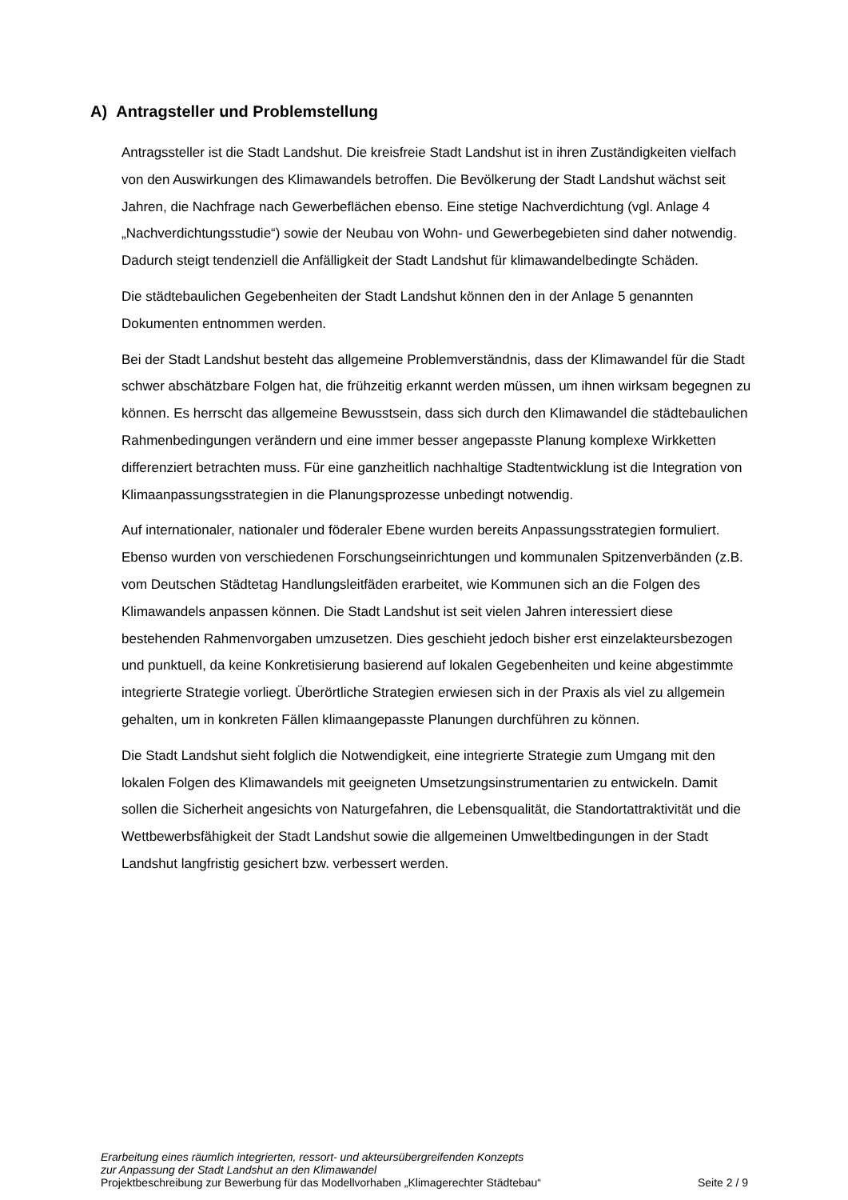A) Antragsteller und Problemstellung
Antragssteller ist die Stadt Landshut. Die kreisfreie Stadt Landshut ist in ihren Zuständigkeiten vielfach von den Auswirkungen des Klimawandels betroffen. Die Bevölkerung der Stadt Landshut wächst seit Jahren, die Nachfrage nach Gewerbeflächen ebenso. Eine stetige Nachverdichtung (vgl. Anlage 4 „Nachverdichtungsstudie“) sowie der Neubau von Wohn- und Gewerbegebieten sind daher notwendig. Dadurch steigt tendenziell die Anfälligkeit der Stadt Landshut für klimawandelbedingte Schäden.
Die städtebaulichen Gegebenheiten der Stadt Landshut können den in der Anlage 5 genannten Dokumenten entnommen werden.
Bei der Stadt Landshut besteht das allgemeine Problemverständnis, dass der Klimawandel für die Stadt schwer abschätzbare Folgen hat, die frühzeitig erkannt werden müssen, um ihnen wirksam begegnen zu können. Es herrscht das allgemeine Bewusstsein, dass sich durch den Klimawandel die städtebaulichen Rahmenbedingungen verändern und eine immer besser angepasste Planung komplexe Wirkketten differenziert betrachten muss. Für eine ganzheitlich nachhaltige Stadtentwicklung ist die Integration von Klimaanpassungsstrategien in die Planungsprozesse unbedingt notwendig.
Auf internationaler, nationaler und föderaler Ebene wurden bereits Anpassungsstrategien formuliert. Ebenso wurden von verschiedenen Forschungseinrichtungen und kommunalen Spitzenverbänden (z.B. vom Deutschen Städtetag Handlungsleitfäden erarbeitet, wie Kommunen sich an die Folgen des Klimawandels anpassen können. Die Stadt Landshut ist seit vielen Jahren interessiert diese bestehenden Rahmenvorgaben umzusetzen. Dies geschieht jedoch bisher erst einzelakteursbezogen und punktuell, da keine Konkretisierung basierend auf lokalen Gegebenheiten und keine abgestimmte integrierte Strategie vorliegt. Überörtliche Strategien erwiesen sich in der Praxis als viel zu allgemein gehalten, um in konkreten Fällen klimaangepasste Planungen durchführen zu können.
Die Stadt Landshut sieht folglich die Notwendigkeit, eine integrierte Strategie zum Umgang mit den lokalen Folgen des Klimawandels mit geeigneten Umsetzungsinstrumentarien zu entwickeln. Damit sollen die Sicherheit angesichts von Naturgefahren, die Lebensqualität, die Standortattraktivität und die Wettbewerbsfähigkeit der Stadt Landshut sowie die allgemeinen Umweltbedingungen in der Stadt Landshut langfristig gesichert bzw. verbessert werden.
Erarbeitung eines räumlich integrierten, ressort- und akteursübergreifenden Konzepts
zur Anpassung der Stadt Landshut an den Klimawandel
Projektbeschreibung zur Bewerbung für das Modellvorhaben „Klimagerechter Städtebau“ Seite 2 / 9